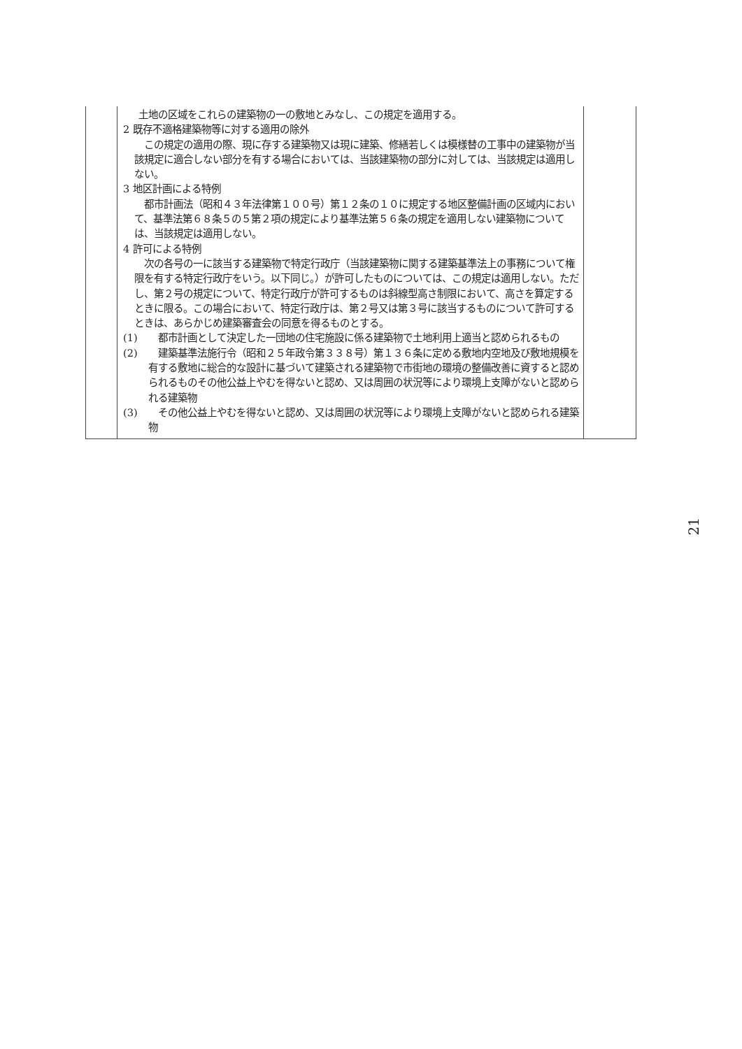| | 土地の区域をこれらの建築物の一の敷地とみなし、この規定を適用する。 2 既存不適格建築物等に対する適用の除外 この規定の適用の際、現に存する建築物又は現に建築、修繕若しくは模様替の工事中の建築物が当該規定に適合しない部分を有する場合においては、当該建築物の部分に対しては、当該規定は適用しない。 3 地区計画による特例 都市計画法（昭和４３年法律第１００号）第１２条の１０に規定する地区整備計画の区域内において、基準法第６８条５の５第２項の規定により基準法第５６条の規定を適用しない建築物については、当該規定は適用しない。 4 許可による特例 次の各号の一に該当する建築物で特定行政庁（当該建築物に関する建築基準法上の事務について権限を有する特定行政庁をいう。以下同じ。）が許可したものについては、この規定は適用しない。ただし、第２号の規定について、特定行政庁が許可するものは斜線型高さ制限において、高さを算定するときに限る。この場合において、特定行政庁は、第２号又は第３号に該当するものについて許可するときは、あらかじめ建築審査会の同意を得るものとする。 (1) 都市計画として決定した一団地の住宅施設に係る建築物で土地利用上適当と認められるもの (2) 建築基準法施行令（昭和２５年政令第３３８号）第１３６条に定める敷地内空地及び敷地規模を有する敷地に総合的な設計に基づいて建築される建築物で市街地の環境の整備改善に資すると認められるものその他公益上やむを得ないと認め、又は周囲の状況等により環境上支障がないと認められる建築物 (3) その他公益上やむを得ないと認め、又は周囲の状況等により環境上支障がないと認められる建築物 | |
21